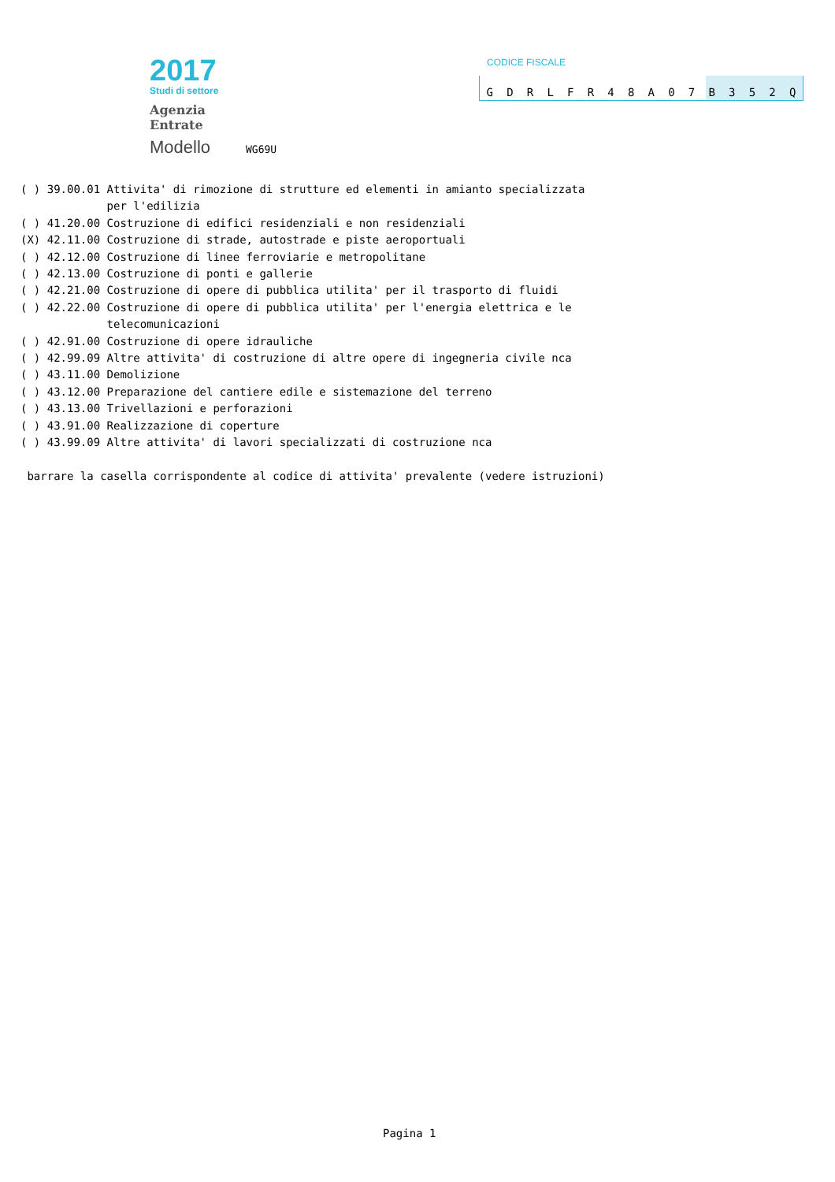2017
Studi di settore
Agenzia
Entrate
Modello WG69U
CODICE FISCALE
GDRLFR 48 A 07 B 352 Q
( ) 39.00.01 Attivita' di rimozione di strutture ed elementi in amianto specializzata
             per l'edilizia
( ) 41.20.00 Costruzione di edifici residenziali e non residenziali
(X) 42.11.00 Costruzione di strade, autostrade e piste aeroportuali
( ) 42.12.00 Costruzione di linee ferroviarie e metropolitane
( ) 42.13.00 Costruzione di ponti e gallerie
( ) 42.21.00 Costruzione di opere di pubblica utilita' per il trasporto di fluidi
( ) 42.22.00 Costruzione di opere di pubblica utilita' per l'energia elettrica e le
             telecomunicazioni
( ) 42.91.00 Costruzione di opere idrauliche
( ) 42.99.09 Altre attivita' di costruzione di altre opere di ingegneria civile nca
( ) 43.11.00 Demolizione
( ) 43.12.00 Preparazione del cantiere edile e sistemazione del terreno
( ) 43.13.00 Trivellazioni e perforazioni
( ) 43.91.00 Realizzazione di coperture
( ) 43.99.09 Altre attivita' di lavori specializzati di costruzione nca

 barrare la casella corrispondente al codice di attivita' prevalente (vedere istruzioni)
Pagina 1